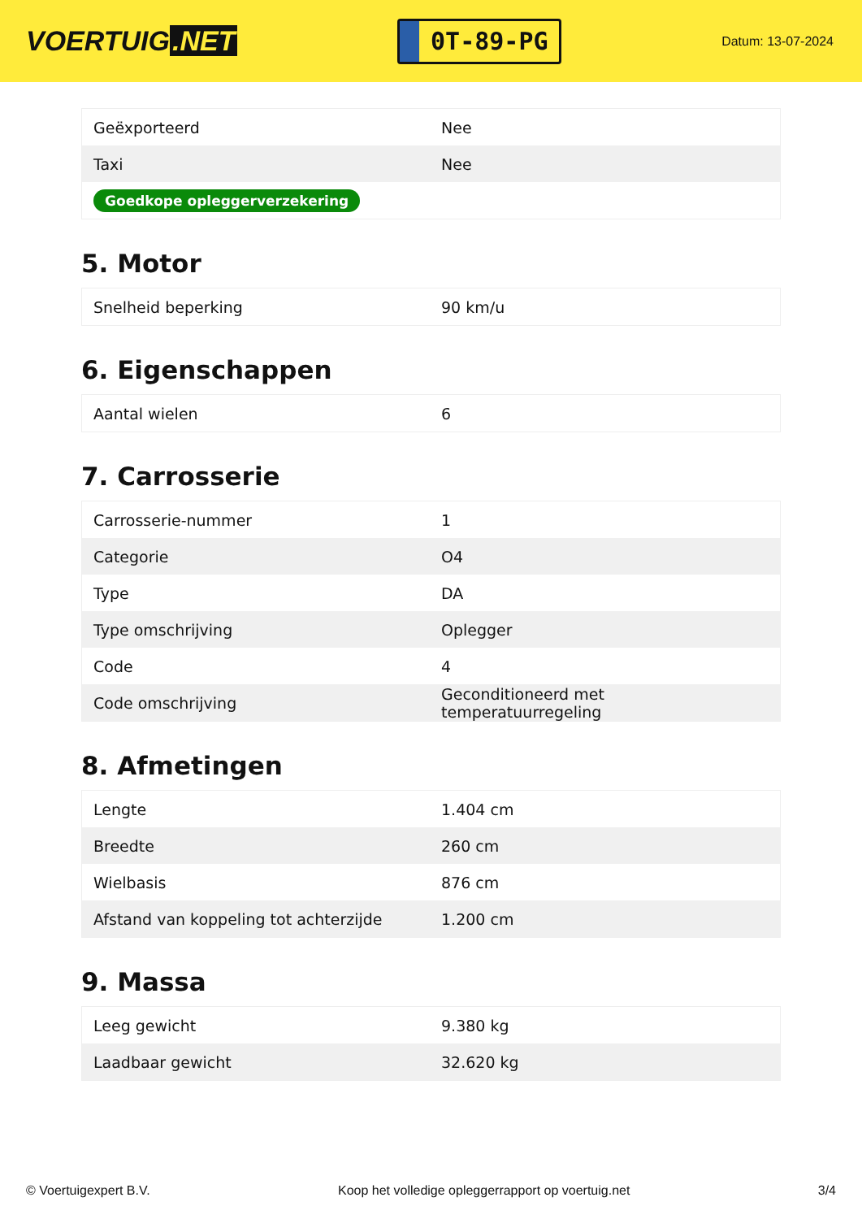VOERTUIG.NET
0T-89-PG
Datum: 13-07-2024
| Geëxporteerd | Nee |
| Taxi | Nee |
| Goedkope opleggerverzekering | |
5. Motor
| Snelheid beperking | 90 km/u |
6. Eigenschappen
| Aantal wielen | 6 |
7. Carrosserie
| Carrosserie-nummer | 1 |
| Categorie | O4 |
| Type | DA |
| Type omschrijving | Oplegger |
| Code | 4 |
| Code omschrijving | Geconditioneerd met temperatuurregeling |
8. Afmetingen
| Lengte | 1.404 cm |
| Breedte | 260 cm |
| Wielbasis | 876 cm |
| Afstand van koppeling tot achterzijde | 1.200 cm |
9. Massa
| Leeg gewicht | 9.380 kg |
| Laadbaar gewicht | 32.620 kg |
© Voertuigexpert B.V. Koop het volledige opleggerrapport op voertuig.net 3/4